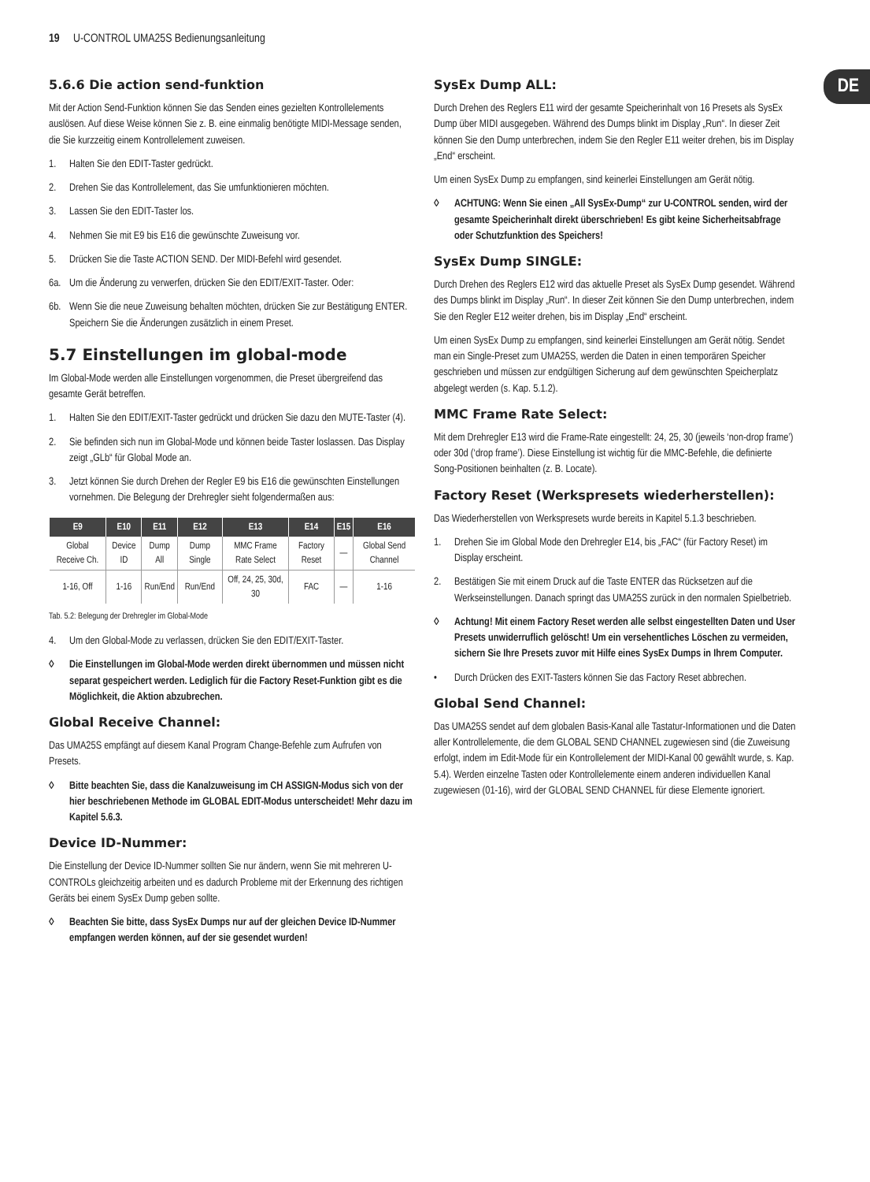19 U-CONTROL UMA25S Bedienungsanleitung
DE
5.6.6 Die action send-funktion
Mit der Action Send-Funktion können Sie das Senden eines gezielten Kontrollelements auslösen. Auf diese Weise können Sie z. B. eine einmalig benötigte MIDI-Message senden, die Sie kurzzeitig einem Kontrollelement zuweisen.
1. Halten Sie den EDIT-Taster gedrückt.
2. Drehen Sie das Kontrollelement, das Sie umfunktionieren möchten.
3. Lassen Sie den EDIT-Taster los.
4. Nehmen Sie mit E9 bis E16 die gewünschte Zuweisung vor.
5. Drücken Sie die Taste ACTION SEND. Der MIDI-Befehl wird gesendet.
6a. Um die Änderung zu verwerfen, drücken Sie den EDIT/EXIT-Taster. Oder:
6b. Wenn Sie die neue Zuweisung behalten möchten, drücken Sie zur Bestätigung ENTER. Speichern Sie die Änderungen zusätzlich in einem Preset.
5.7 Einstellungen im global-mode
Im Global-Mode werden alle Einstellungen vorgenommen, die Preset übergreifend das gesamte Gerät betreffen.
1. Halten Sie den EDIT/EXIT-Taster gedrückt und drücken Sie dazu den MUTE-Taster (4).
2. Sie befinden sich nun im Global-Mode und können beide Taster loslassen. Das Display zeigt „GLb“ für Global Mode an.
3. Jetzt können Sie durch Drehen der Regler E9 bis E16 die gewünschten Einstellungen vornehmen. Die Belegung der Drehregler sieht folgendermaßen aus:
| E9 | E10 | E11 | E12 | E13 | E14 | E15 | E16 |
| --- | --- | --- | --- | --- | --- | --- | --- |
| Global Receive Ch. | Device ID | Dump All | Dump Single | MMC Frame Rate Select | Factory Reset | — | Global Send Channel |
| 1-16, Off | 1-16 | Run/End | Run/End | Off, 24, 25, 30d, 30 | FAC | — | 1-16 |
Tab. 5.2: Belegung der Drehregler im Global-Mode
4. Um den Global-Mode zu verlassen, drücken Sie den EDIT/EXIT-Taster.
◊ Die Einstellungen im Global-Mode werden direkt übernommen und müssen nicht separat gespeichert werden. Lediglich für die Factory Reset-Funktion gibt es die Möglichkeit, die Aktion abzubrechen.
Global Receive Channel:
Das UMA25S empfängt auf diesem Kanal Program Change-Befehle zum Aufrufen von Presets.
◊ Bitte beachten Sie, dass die Kanalzuweisung im CH ASSIGN-Modus sich von der hier beschriebenen Methode im GLOBAL EDIT-Modus unterscheidet! Mehr dazu im Kapitel 5.6.3.
Device ID-Nummer:
Die Einstellung der Device ID-Nummer sollten Sie nur ändern, wenn Sie mit mehreren U-CONTROLs gleichzeitig arbeiten und es dadurch Probleme mit der Erkennung des richtigen Geräts bei einem SysEx Dump geben sollte.
◊ Beachten Sie bitte, dass SysEx Dumps nur auf der gleichen Device ID-Nummer empfangen werden können, auf der sie gesendet wurden!
SysEx Dump ALL:
Durch Drehen des Reglers E11 wird der gesamte Speicherinhalt von 16 Presets als SysEx Dump über MIDI ausgegeben. Während des Dumps blinkt im Display „Run“. In dieser Zeit können Sie den Dump unterbrechen, indem Sie den Regler E11 weiter drehen, bis im Display „End“ erscheint.
Um einen SysEx Dump zu empfangen, sind keinerlei Einstellungen am Gerät nötig.
◊ ACHTUNG: Wenn Sie einen „All SysEx-Dump“ zur U-CONTROL senden, wird der gesamte Speicherinhalt direkt überschrieben! Es gibt keine Sicherheitsabfrage oder Schutzfunktion des Speichers!
SysEx Dump SINGLE:
Durch Drehen des Reglers E12 wird das aktuelle Preset als SysEx Dump gesendet. Während des Dumps blinkt im Display „Run“. In dieser Zeit können Sie den Dump unterbrechen, indem Sie den Regler E12 weiter drehen, bis im Display „End“ erscheint.
Um einen SysEx Dump zu empfangen, sind keinerlei Einstellungen am Gerät nötig. Sendet man ein Single-Preset zum UMA25S, werden die Daten in einen temporären Speicher geschrieben und müssen zur endgültigen Sicherung auf dem gewünschten Speicherplatz abgelegt werden (s. Kap. 5.1.2).
MMC Frame Rate Select:
Mit dem Drehregler E13 wird die Frame-Rate eingestellt: 24, 25, 30 (jeweils ‘non-drop frame’) oder 30d (‘drop frame’). Diese Einstellung ist wichtig für die MMC-Befehle, die definierte Song-Positionen beinhalten (z. B. Locate).
Factory Reset (Werkspresets wiederherstellen):
Das Wiederherstellen von Werkspresets wurde bereits in Kapitel 5.1.3 beschrieben.
1. Drehen Sie im Global Mode den Drehregler E14, bis „FAC“ (für Factory Reset) im Display erscheint.
2. Bestätigen Sie mit einem Druck auf die Taste ENTER das Rücksetzen auf die Werkseinstellungen. Danach springt das UMA25S zurück in den normalen Spielbetrieb.
◊ Achtung! Mit einem Factory Reset werden alle selbst eingestellten Daten und User Presets unwiderruflich gelöscht! Um ein versehentliches Löschen zu vermeiden, sichern Sie Ihre Presets zuvor mit Hilfe eines SysEx Dumps in Ihrem Computer.
• Durch Drücken des EXIT-Tasters können Sie das Factory Reset abbrechen.
Global Send Channel:
Das UMA25S sendet auf dem globalen Basis-Kanal alle Tastatur-Informationen und die Daten aller Kontrollelemente, die dem GLOBAL SEND CHANNEL zugewiesen sind (die Zuweisung erfolgt, indem im Edit-Mode für ein Kontrollelement der MIDI-Kanal 00 gewählt wurde, s. Kap. 5.4). Werden einzelne Tasten oder Kontrollelemente einem anderen individuellen Kanal zugewiesen (01-16), wird der GLOBAL SEND CHANNEL für diese Elemente ignoriert.